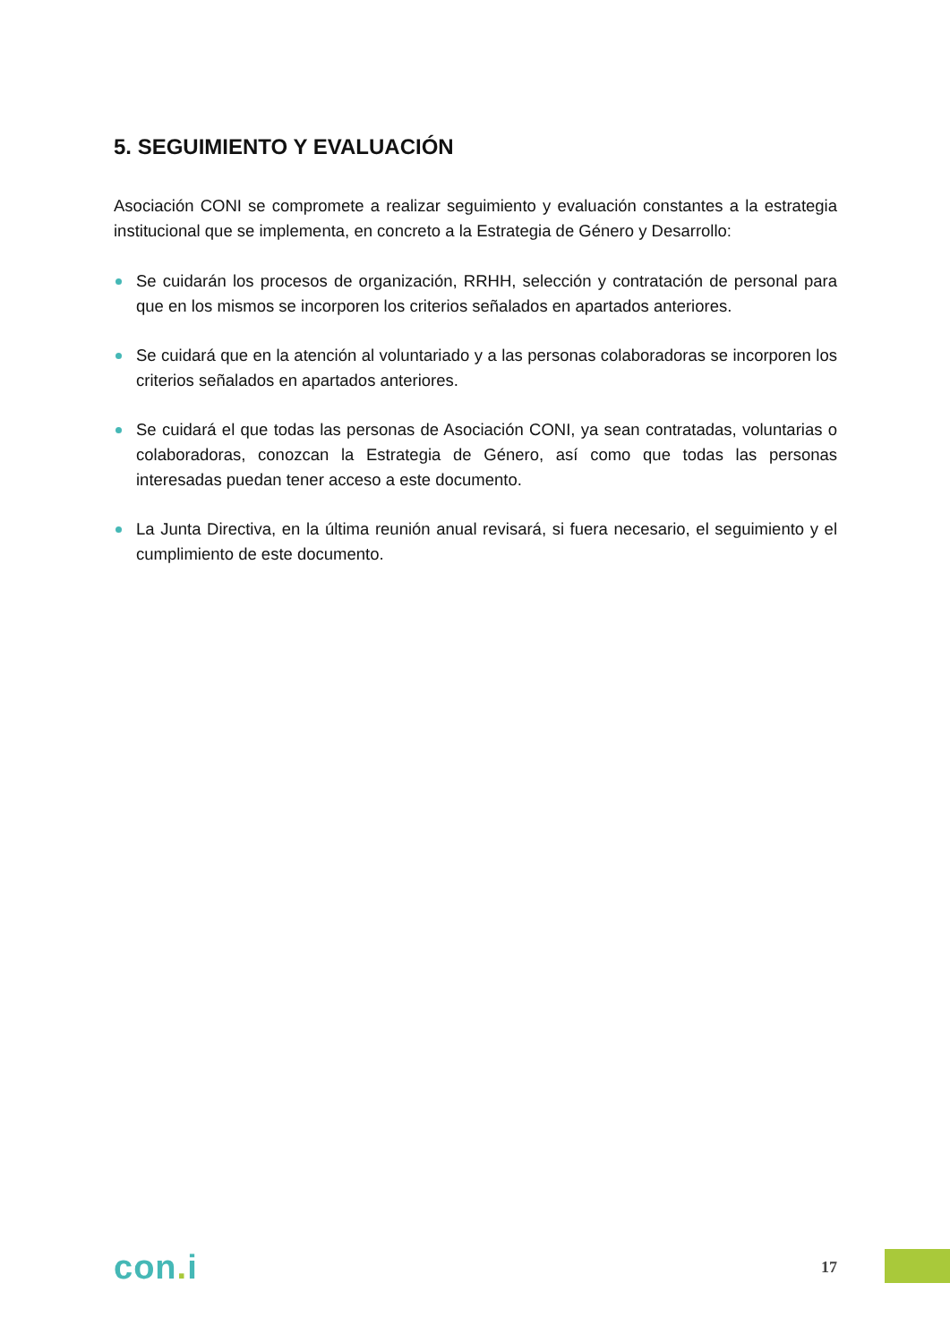5. SEGUIMIENTO Y EVALUACIÓN
Asociación CONI se compromete a realizar seguimiento y evaluación constantes a la estrategia institucional que se implementa, en concreto a la Estrategia de Género y Desarrollo:
Se cuidarán los procesos de organización, RRHH, selección y contratación de personal para que en los mismos se incorporen los criterios señalados en apartados anteriores.
Se cuidará que en la atención al voluntariado y a las personas colaboradoras se incorporen los criterios señalados en apartados anteriores.
Se cuidará el que todas las personas de Asociación CONI, ya sean contratadas, voluntarias o colaboradoras, conozcan la Estrategia de Género, así como que todas las personas interesadas puedan tener acceso a este documento.
La Junta Directiva, en la última reunión anual revisará, si fuera necesario, el seguimiento y el cumplimiento de este documento.
con. i
17